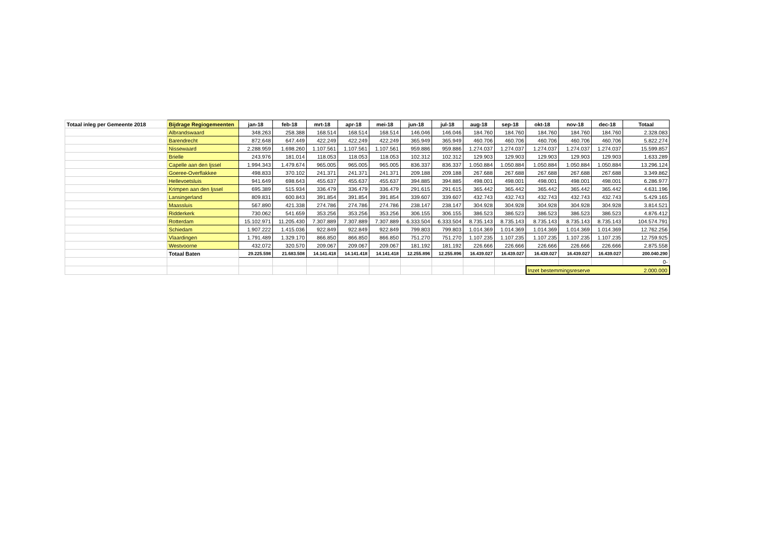| Totaal inleg per Gemeente 2018 | Bijdrage Regiogemeenten | jan-18 | feb-18 | mrt-18 | apr-18 | mei-18 | jun-18 | jul-18 | aug-18 | sep-18 | okt-18 | nov-18 | dec-18 | Totaal |
| | Albrandswaard | 348.263 | 258.388 | 168.514 | 168.514 | 168.514 | 146.046 | 146.046 | 184.760 | 184.760 | 184.760 | 184.760 | 184.760 | 2.328.083 |
| | Barendrecht | 872.648 | 647.449 | 422.249 | 422.249 | 422.249 | 365.949 | 365.949 | 460.706 | 460.706 | 460.706 | 460.706 | 460.706 | 5.822.274 |
| | Nissewaard | 2.288.959 | 1.698.260 | 1.107.561 | 1.107.561 | 1.107.561 | 959.886 | 959.886 | 1.274.037 | 1.274.037 | 1.274.037 | 1.274.037 | 1.274.037 | 15.599.857 |
| | Brielle | 243.976 | 181.014 | 118.053 | 118.053 | 118.053 | 102.312 | 102.312 | 129.903 | 129.903 | 129.903 | 129.903 | 129.903 | 1.633.289 |
| | Capelle aan den Ijssel | 1.994.343 | 1.479.674 | 965.005 | 965.005 | 965.005 | 836.337 | 836.337 | 1.050.884 | 1.050.884 | 1.050.884 | 1.050.884 | 1.050.884 | 13.296.124 |
| | Goeree-Overflakkee | 498.833 | 370.102 | 241.371 | 241.371 | 241.371 | 209.188 | 209.188 | 267.688 | 267.688 | 267.688 | 267.688 | 267.688 | 3.349.862 |
| | Hellevoetsluis | 941.649 | 698.643 | 455.637 | 455.637 | 455.637 | 394.885 | 394.885 | 498.001 | 498.001 | 498.001 | 498.001 | 498.001 | 6.286.977 |
| | Krimpen aan den Ijssel | 695.389 | 515.934 | 336.479 | 336.479 | 336.479 | 291.615 | 291.615 | 365.442 | 365.442 | 365.442 | 365.442 | 365.442 | 4.631.196 |
| | Lansingerland | 809.831 | 600.843 | 391.854 | 391.854 | 391.854 | 339.607 | 339.607 | 432.743 | 432.743 | 432.743 | 432.743 | 432.743 | 5.429.165 |
| | Maassluis | 567.890 | 421.338 | 274.786 | 274.786 | 274.786 | 238.147 | 238.147 | 304.928 | 304.928 | 304.928 | 304.928 | 304.928 | 3.814.521 |
| | Ridderkerk | 730.062 | 541.659 | 353.256 | 353.256 | 353.256 | 306.155 | 306.155 | 386.523 | 386.523 | 386.523 | 386.523 | 386.523 | 4.876.412 |
| | Rotterdam | 15.102.971 | 11.205.430 | 7.307.889 | 7.307.889 | 7.307.889 | 6.333.504 | 6.333.504 | 8.735.143 | 8.735.143 | 8.735.143 | 8.735.143 | 8.735.143 | 104.574.791 |
| | Schiedam | 1.907.222 | 1.415.036 | 922.849 | 922.849 | 922.849 | 799.803 | 799.803 | 1.014.369 | 1.014.369 | 1.014.369 | 1.014.369 | 1.014.369 | 12.762.256 |
| | Vlaardingen | 1.791.489 | 1.329.170 | 866.850 | 866.850 | 866.850 | 751.270 | 751.270 | 1.107.235 | 1.107.235 | 1.107.235 | 1.107.235 | 1.107.235 | 12.759.925 |
| | Westvoorne | 432.072 | 320.570 | 209.067 | 209.067 | 209.067 | 181.192 | 181.192 | 226.666 | 226.666 | 226.666 | 226.666 | 226.666 | 2.875.558 |
| | Totaal Baten | 29.225.598 | 21.683.508 | 14.141.418 | 14.141.418 | 14.141.418 | 12.255.896 | 12.255.896 | 16.439.027 | 16.439.027 | 16.439.027 | 16.439.027 | 16.439.027 | 200.040.290 |
| | | | | | | | | | | | | | | 0- |
| | | | | | | | | | | | Inzet bestemmingsreserve | | | 2.000.000 |